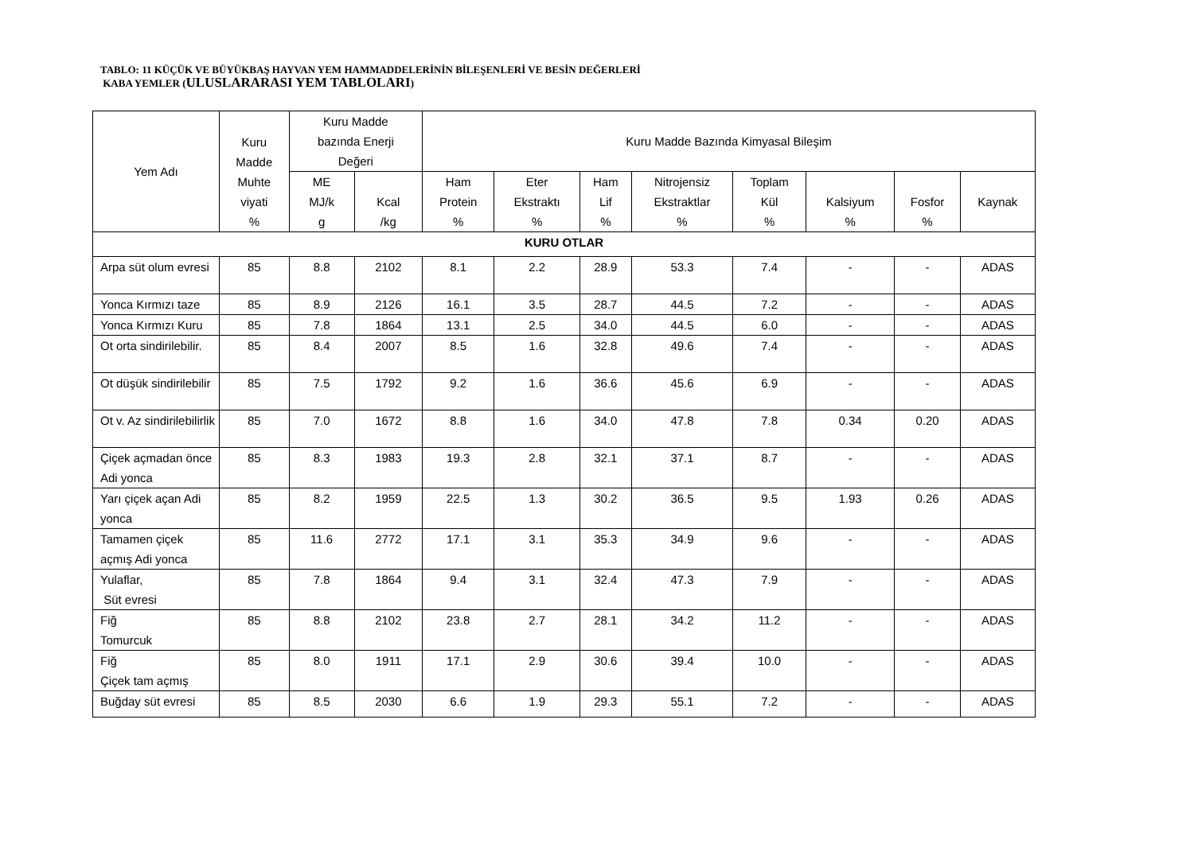TABLO: 11 KÜÇÜK VE BÜYÜKBAŞ HAYVAN YEM HAMMADDELERİNİN BİLEŞENLERİ VE BESİN DEĞERLERİ
KABA YEMLER (ULUSLARARASI YEM TABLOLARI)
| Yem Adı | Kuru Madde Muhte viyati % | Kuru Madde bazında Enerji Değeri | | Kuru Madde Bazında Kimyasal Bileşim | | | | | | | |
| --- | --- | --- | --- | --- | --- | --- | --- | --- | --- | --- | --- |
| | | ME MJ/k g | Kcal /kg | Ham Protein % | Eter Ekstraktı % | Ham Lif % | Nitrojensiz Ekstraktlar % | Toplam Kül % | Kalsiyum % | Fosfor % | Kaynak |
| KURU OTLAR | | | | | | | | | | | |
| Arpa süt olum evresi | 85 | 8.8 | 2102 | 8.1 | 2.2 | 28.9 | 53.3 | 7.4 | - | - | ADAS |
| Yonca Kırmızı taze | 85 | 8.9 | 2126 | 16.1 | 3.5 | 28.7 | 44.5 | 7.2 | - | - | ADAS |
| Yonca Kırmızı Kuru | 85 | 7.8 | 1864 | 13.1 | 2.5 | 34.0 | 44.5 | 6.0 | - | - | ADAS |
| Ot orta sindirilebilir. | 85 | 8.4 | 2007 | 8.5 | 1.6 | 32.8 | 49.6 | 7.4 | - | - | ADAS |
| Ot düşük sindirilebilir | 85 | 7.5 | 1792 | 9.2 | 1.6 | 36.6 | 45.6 | 6.9 | - | - | ADAS |
| Ot v. Az sindirilebilirlik | 85 | 7.0 | 1672 | 8.8 | 1.6 | 34.0 | 47.8 | 7.8 | 0.34 | 0.20 | ADAS |
| Çiçek açmadan önce Adi yonca | 85 | 8.3 | 1983 | 19.3 | 2.8 | 32.1 | 37.1 | 8.7 | - | - | ADAS |
| Yarı çiçek açan Adi yonca | 85 | 8.2 | 1959 | 22.5 | 1.3 | 30.2 | 36.5 | 9.5 | 1.93 | 0.26 | ADAS |
| Tamamen çiçek açmış Adi yonca | 85 | 11.6 | 2772 | 17.1 | 3.1 | 35.3 | 34.9 | 9.6 | - | - | ADAS |
| Yulaflar, Süt evresi | 85 | 7.8 | 1864 | 9.4 | 3.1 | 32.4 | 47.3 | 7.9 | - | - | ADAS |
| Fiğ Tomurcuk | 85 | 8.8 | 2102 | 23.8 | 2.7 | 28.1 | 34.2 | 11.2 | - | - | ADAS |
| Fiğ Çiçek tam açmış | 85 | 8.0 | 1911 | 17.1 | 2.9 | 30.6 | 39.4 | 10.0 | - | - | ADAS |
| Buğday süt evresi | 85 | 8.5 | 2030 | 6.6 | 1.9 | 29.3 | 55.1 | 7.2 | - | - | ADAS |